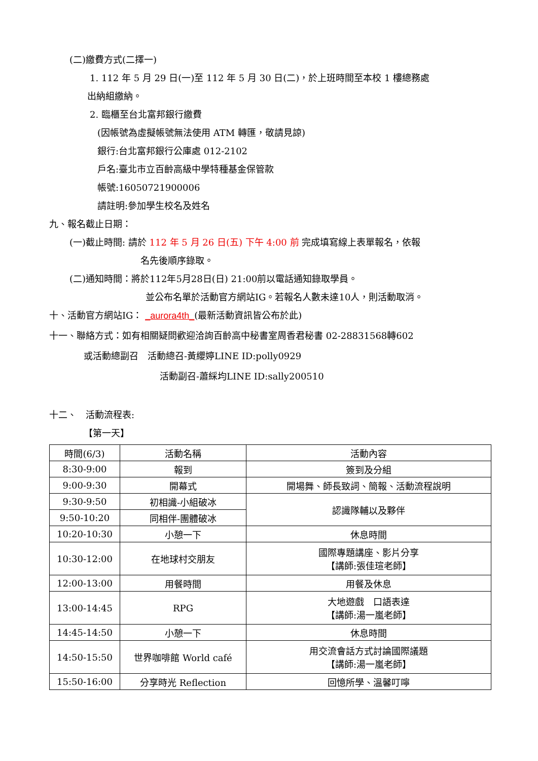(二)繳費方式(二擇一)
1. 112 年 5 月 29 日(一)至 112 年 5 月 30 日(二)，於上班時間至本校 1 樓總務處
出納組繳納。
2. 臨櫃至台北富邦銀行繳費
(因帳號為虛擬帳號無法使用 ATM 轉匯，敬請見諒)
銀行:台北富邦銀行公庫處 012-2102
戶名:臺北市立百齡高級中學特種基金保管款
帳號:16050721900006
請註明:參加學生校名及姓名
九、報名截止日期：
(一)截止時間: 請於 112 年 5 月 26 日(五) 下午 4:00 前 完成填寫線上表單報名，依報
名先後順序錄取。
(二)通知時間：將於112年5月28日(日) 21:00前以電話通知錄取學員。
並公布名單於活動官方網站IG。若報名人數未達10人，則活動取消。
十、活動官方網站IG： _aurora4th_(最新活動資訊皆公布於此)
十一、聯絡方式：如有相關疑問歡迎洽詢百齡高中秘書室周香君秘書 02-28831568轉602
或活動總副召　活動總召-黃纓婷LINE ID:polly0929
活動副召-蕭綵均LINE ID:sally200510
十二、　活動流程表:
【第一天】
| 時間(6/3) | 活動名稱 | 活動內容 |
| 8:30-9:00 | 報到 | 簽到及分組 |
| 9:00-9:30 | 開幕式 | 開場舞、師長致詞、簡報、活動流程說明 |
| 9:30-9:50 | 初相識-小組破冰 | 認識隊輔以及夥伴 |
| 9:50-10:20 | 同相伴-團體破冰 | |
| 10:20-10:30 | 小憩一下 | 休息時間 |
| 10:30-12:00 | 在地球村交朋友 | 國際專題講座、影片分享 【講師:張佳瑄老師】 |
| 12:00-13:00 | 用餐時間 | 用餐及休息 |
| 13:00-14:45 | RPG | 大地遊戲 口語表達 【講師:湯一嵐老師】 |
| 14:45-14:50 | 小憩一下 | 休息時間 |
| 14:50-15:50 | 世界咖啡館 World café | 用交流會話方式討論國際議題 【講師:湯一嵐老師】 |
| 15:50-16:00 | 分享時光 Reflection | 回憶所學、溫馨叮嚀 |